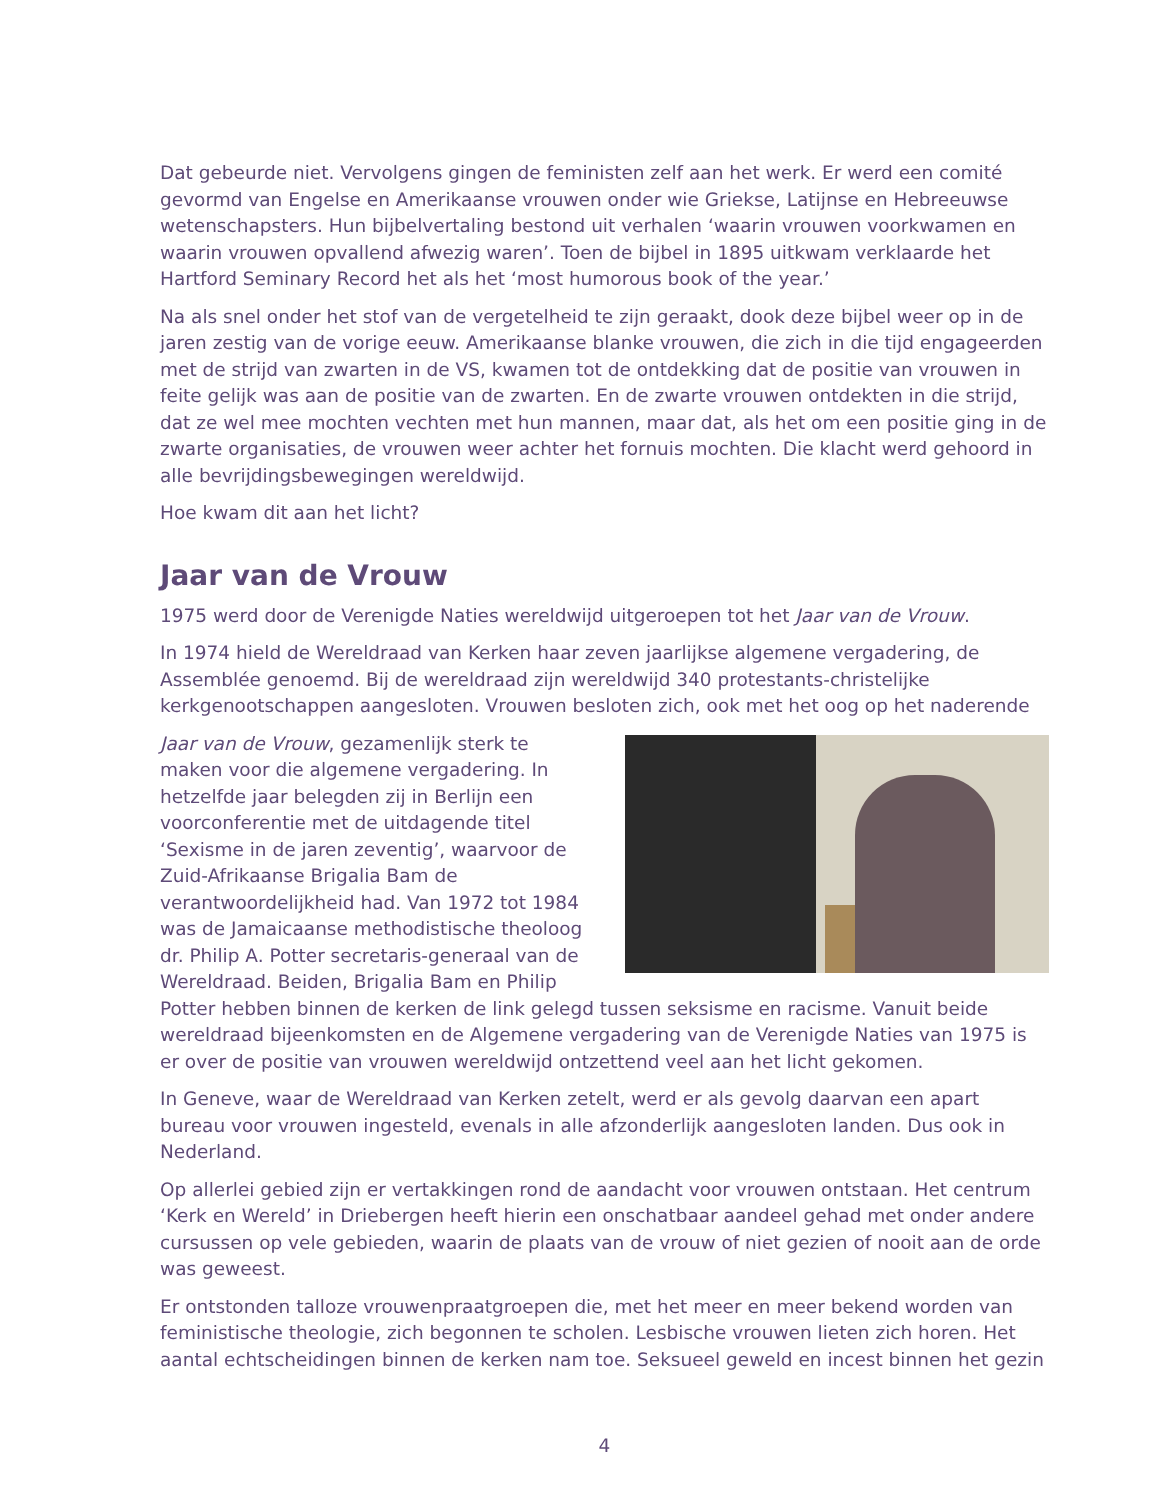Dat gebeurde niet. Vervolgens gingen de feministen zelf aan het werk. Er werd een comité gevormd van Engelse en Amerikaanse vrouwen onder wie Griekse, Latijnse en Hebreeuwse wetenschapsters. Hun bijbelvertaling bestond uit verhalen ‘waarin vrouwen voorkwamen en waarin vrouwen opvallend afwezig waren’. Toen de bijbel in 1895 uitkwam verklaarde het Hartford Seminary Record het als het ‘most humorous book of the year.’
Na als snel onder het stof van de vergetelheid te zijn geraakt, dook deze bijbel weer op in de jaren zestig van de vorige eeuw. Amerikaanse blanke vrouwen, die zich in die tijd engageerden met de strijd van zwarten in de VS, kwamen tot de ontdekking dat de positie van vrouwen in feite gelijk was aan de positie van de zwarten. En de zwarte vrouwen ontdekten in die strijd, dat ze wel mee mochten vechten met hun mannen, maar dat, als het om een positie ging in de zwarte organisaties, de vrouwen weer achter het fornuis mochten. Die klacht werd gehoord in alle bevrijdingsbewegingen wereldwijd.
Hoe kwam dit aan het licht?
Jaar van de Vrouw
1975 werd door de Verenigde Naties wereldwijd uitgeroepen tot het Jaar van de Vrouw.
In 1974 hield de Wereldraad van Kerken haar zeven jaarlijkse algemene vergadering, de Assemblée genoemd. Bij de wereldraad zijn wereldwijd 340 protestants-christelijke kerkgenootschappen aangesloten. Vrouwen besloten zich, ook met het oog op het naderende
Jaar van de Vrouw, gezamenlijk sterk te maken voor die algemene vergadering. In hetzelfde jaar belegden zij in Berlijn een voorconferentie met de uitdagende titel ‘Sexisme in de jaren zeventig’, waarvoor de Zuid-Afrikaanse Brigalia Bam de verantwoordelijkheid had. Van 1972 tot 1984 was de Jamaicaanse methodistische theoloog dr. Philip A. Potter secretaris-generaal van de Wereldraad. Beiden, Brigalia Bam en Philip Potter hebben binnen de kerken de link gelegd tussen seksisme en racisme. Vanuit beide wereldraad bijeenkomsten en de Algemene vergadering van de Verenigde Naties van 1975 is er over de positie van vrouwen wereldwijd ontzettend veel aan het licht gekomen.
In Geneve, waar de Wereldraad van Kerken zetelt, werd er als gevolg daarvan een apart bureau voor vrouwen ingesteld, evenals in alle afzonderlijk aangesloten landen. Dus ook in Nederland.
Op allerlei gebied zijn er vertakkingen rond de aandacht voor vrouwen ontstaan. Het centrum ‘Kerk en Wereld’ in Driebergen heeft hierin een onschatbaar aandeel gehad met onder andere cursussen op vele gebieden, waarin de plaats van de vrouw of niet gezien of nooit aan de orde was geweest.
Er ontstonden talloze vrouwenpraatgroepen die, met het meer en meer bekend worden van feministische theologie, zich begonnen te scholen. Lesbische vrouwen lieten zich horen. Het aantal echtscheidingen binnen de kerken nam toe. Seksueel geweld en incest binnen het gezin
4